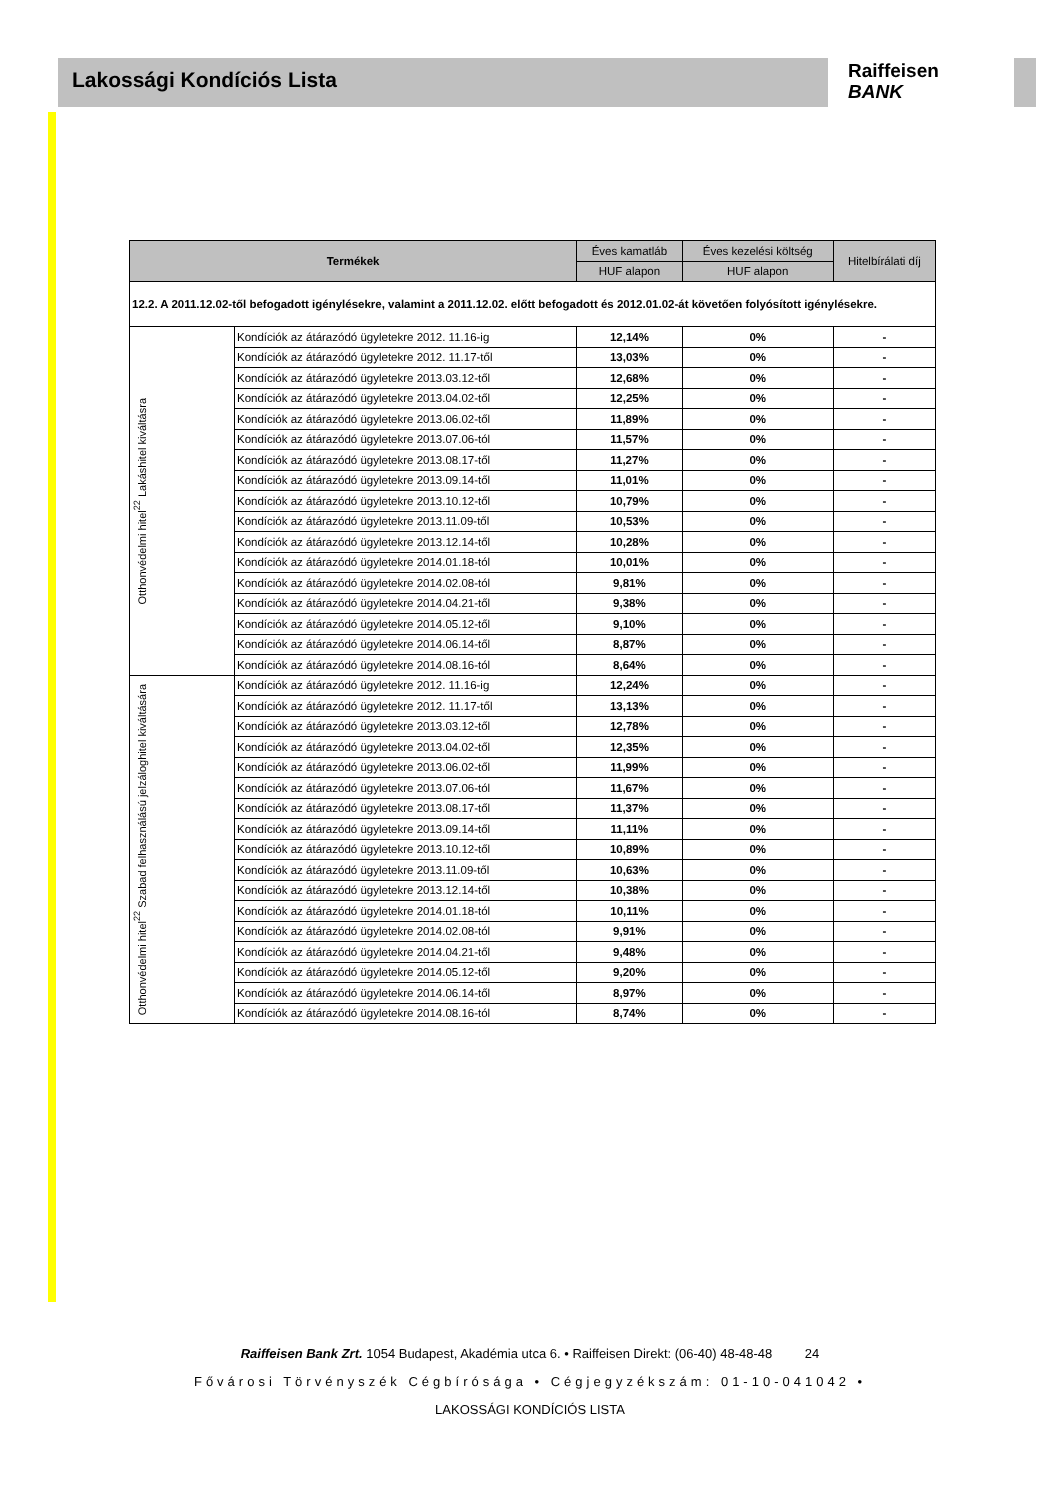Lakossági Kondíciós Lista
Raiffeisen
BANK
| Termékek | | Éves kamatláb | Éves kezelési költség | Hitelbírálati díj |
| --- | --- | --- | --- | --- |
| | | HUF alapon | HUF alapon | |
| 12.2. A 2011.12.02-től befogadott igénylésekre, valamint a 2011.12.02. előtt befogadott és 2012.01.02-át követően folyósított igénylésekre. | | | | |
| Otthonvédelmi hitel<sup>22</sup> Lakáshitel kiváltásra | Kondíciók az átárazódó ügyletekre 2012. 11.16-ig | 12,14% | 0% | - |
| | Kondíciók az átárazódó ügyletekre 2012. 11.17-től | 13,03% | 0% | - |
| | Kondíciók az átárazódó ügyletekre 2013.03.12-től | 12,68% | 0% | - |
| | Kondíciók az átárazódó ügyletekre 2013.04.02-től | 12,25% | 0% | - |
| | Kondíciók az átárazódó ügyletekre 2013.06.02-től | 11,89% | 0% | - |
| | Kondíciók az átárazódó ügyletekre 2013.07.06-tól | 11,57% | 0% | - |
| | Kondíciók az átárazódó ügyletekre 2013.08.17-től | 11,27% | 0% | - |
| | Kondíciók az átárazódó ügyletekre 2013.09.14-től | 11,01% | 0% | - |
| | Kondíciók az átárazódó ügyletekre 2013.10.12-től | 10,79% | 0% | - |
| | Kondíciók az átárazódó ügyletekre 2013.11.09-től | 10,53% | 0% | - |
| | Kondíciók az átárazódó ügyletekre 2013.12.14-től | 10,28% | 0% | - |
| | Kondíciók az átárazódó ügyletekre 2014.01.18-tól | 10,01% | 0% | - |
| | Kondíciók az átárazódó ügyletekre 2014.02.08-tól | 9,81% | 0% | - |
| | Kondíciók az átárazódó ügyletekre 2014.04.21-től | 9,38% | 0% | - |
| | Kondíciók az átárazódó ügyletekre 2014.05.12-től | 9,10% | 0% | - |
| | Kondíciók az átárazódó ügyletekre 2014.06.14-től | 8,87% | 0% | - |
| | Kondíciók az átárazódó ügyletekre 2014.08.16-tól | 8,64% | 0% | - |
| Otthonvédelmi hitel<sup>22</sup> Szabad felhasználású jelzáloghitel kiváltására | Kondíciók az átárazódó ügyletekre 2012. 11.16-ig | 12,24% | 0% | - |
| | Kondíciók az átárazódó ügyletekre 2012. 11.17-től | 13,13% | 0% | - |
| | Kondíciók az átárazódó ügyletekre 2013.03.12-től | 12,78% | 0% | - |
| | Kondíciók az átárazódó ügyletekre 2013.04.02-től | 12,35% | 0% | - |
| | Kondíciók az átárazódó ügyletekre 2013.06.02-től | 11,99% | 0% | - |
| | Kondíciók az átárazódó ügyletekre 2013.07.06-tól | 11,67% | 0% | - |
| | Kondíciók az átárazódó ügyletekre 2013.08.17-től | 11,37% | 0% | - |
| | Kondíciók az átárazódó ügyletekre 2013.09.14-től | 11,11% | 0% | - |
| | Kondíciók az átárazódó ügyletekre 2013.10.12-től | 10,89% | 0% | - |
| | Kondíciók az átárazódó ügyletekre 2013.11.09-től | 10,63% | 0% | - |
| | Kondíciók az átárazódó ügyletekre 2013.12.14-től | 10,38% | 0% | - |
| | Kondíciók az átárazódó ügyletekre 2014.01.18-tól | 10,11% | 0% | - |
| | Kondíciók az átárazódó ügyletekre 2014.02.08-tól | 9,91% | 0% | - |
| | Kondíciók az átárazódó ügyletekre 2014.04.21-től | 9,48% | 0% | - |
| | Kondíciók az átárazódó ügyletekre 2014.05.12-től | 9,20% | 0% | - |
| | Kondíciók az átárazódó ügyletekre 2014.06.14-től | 8,97% | 0% | - |
| | Kondíciók az átárazódó ügyletekre 2014.08.16-tól | 8,74% | 0% | - |
Raiffeisen Bank Zrt. 1054 Budapest, Akadémia utca 6. • Raiffeisen Direkt: (06-40) 48-48-48 24
Fővárosi Törvényszék Cégbírósága • Cégjegyzékszám: 01-10-041042 •
LAKOSSÁGI KONDÍCIÓS LISTA